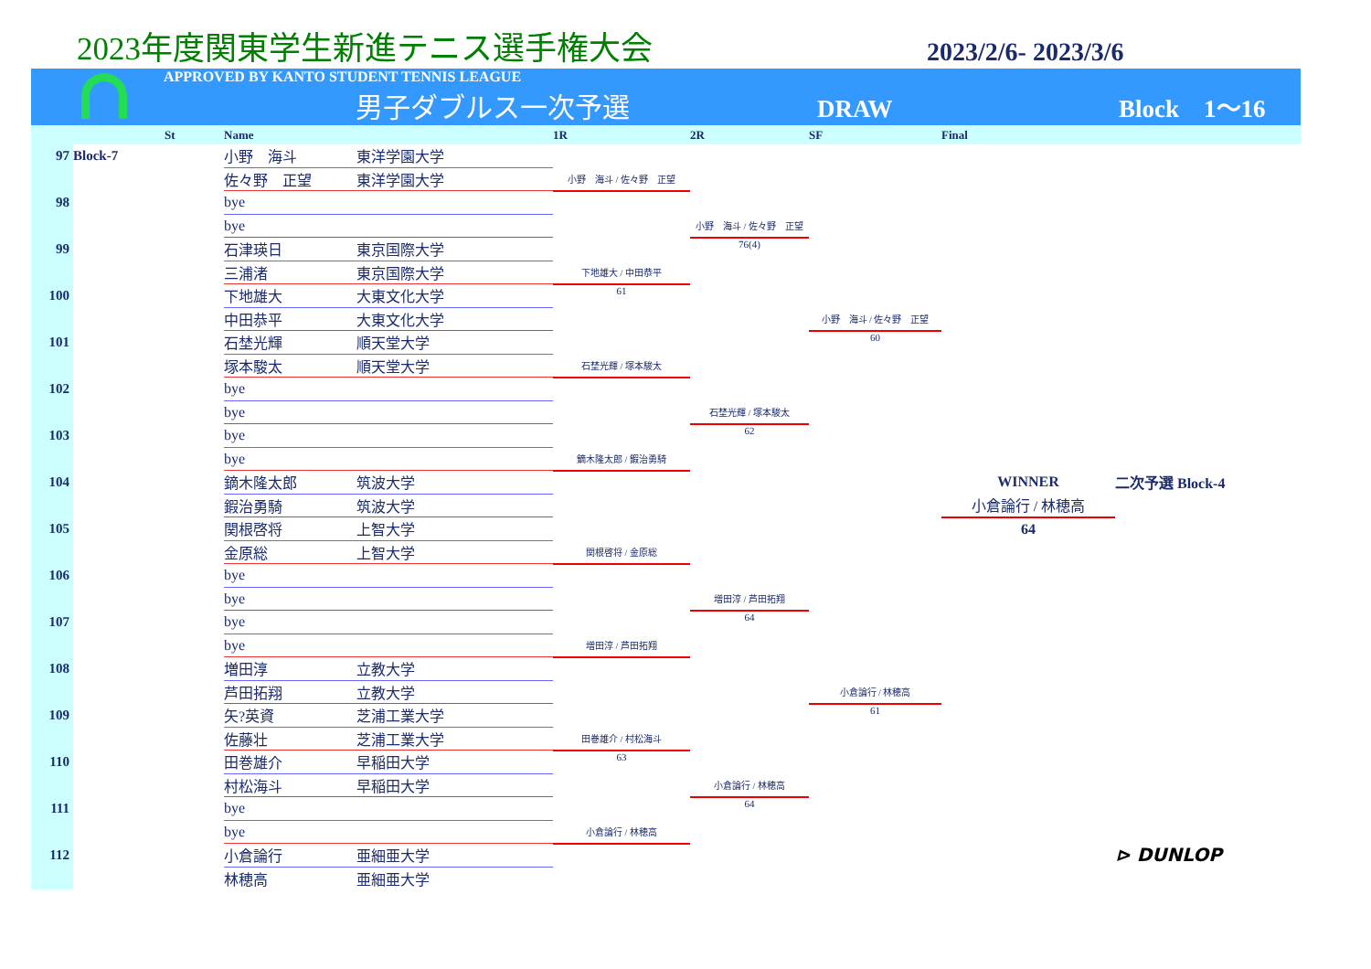2023年度関東学生新進テニス選手権大会
2023/2/6- 2023/3/6
APPROVED BY KANTO STUDENT TENNIS LEAGUE
男子ダブルス一次予選 DRAW Block　1～16
| | | St | Name | | 1R | 2R | SF | Final | |
| --- | --- | --- | --- | --- | --- | --- | --- | --- | --- |
| 97 | Block-7 | | 小野 海斗 | 東洋学園大学 | | | | | |
| | | | 佐々野 正望 | 東洋学園大学 | 小野 海斗 / 佐々野 正望 | | | | |
| 98 | | | bye | | | | | | |
| | | | bye | | | 小野 海斗 / 佐々野 正望 | | | |
| 99 | | | 石津瑛日 | 東京国際大学 | | 76(4) | | | |
| | | | 三浦渚 | 東京国際大学 | 下地雄大 / 中田恭平 | | | | |
| 100 | | | 下地雄大 | 大東文化大学 | 61 | | | | |
| | | | 中田恭平 | 大東文化大学 | | | 小野 海斗 / 佐々野 正望 | | |
| 101 | | | 石埜光輝 | 順天堂大学 | | | 60 | | |
| | | | 塚本駿太 | 順天堂大学 | 石埜光輝 / 塚本駿太 | | | | |
| 102 | | | bye | | | | | | |
| | | | bye | | | 石埜光輝 / 塚本駿太 | | | |
| 103 | | | bye | | | 62 | | | |
| | | | bye | | 鏑木隆太郎 / 鍜治勇騎 | | | | |
| 104 | | | 鏑木隆太郎 | 筑波大学 | | | | WINNER | 二次予選 Block-4 |
| | | | 鍜治勇騎 | 筑波大学 | | | | 小倉論行 / 林穂高 | |
| 105 | | | 関根啓将 | 上智大学 | | | | 64 | |
| | | | 金原総 | 上智大学 | 関根啓将 / 金原総 | | | | |
| 106 | | | bye | | | | | | |
| | | | bye | | | 増田淳 / 芦田拓翔 | | | |
| 107 | | | bye | | | 64 | | | |
| | | | bye | | 増田淳 / 芦田拓翔 | | | | |
| 108 | | | 増田淳 | 立教大学 | | | | | |
| | | | 芦田拓翔 | 立教大学 | | | 小倉論行 / 林穂高 | | |
| 109 | | | 矢?英資 | 芝浦工業大学 | | | 61 | | |
| | | | 佐藤壮 | 芝浦工業大学 | 田巻雄介 / 村松海斗 | | | | |
| 110 | | | 田巻雄介 | 早稲田大学 | 63 | | | | |
| | | | 村松海斗 | 早稲田大学 | | 小倉論行 / 林穂高 | | | |
| 111 | | | bye | | | 64 | | | |
| | | | bye | | 小倉論行 / 林穂高 | | | | |
| 112 | | | 小倉論行 | 亜細亜大学 | | | | | ⊳ DUNLOP |
| | | | 林穂高 | 亜細亜大学 | | | | | |